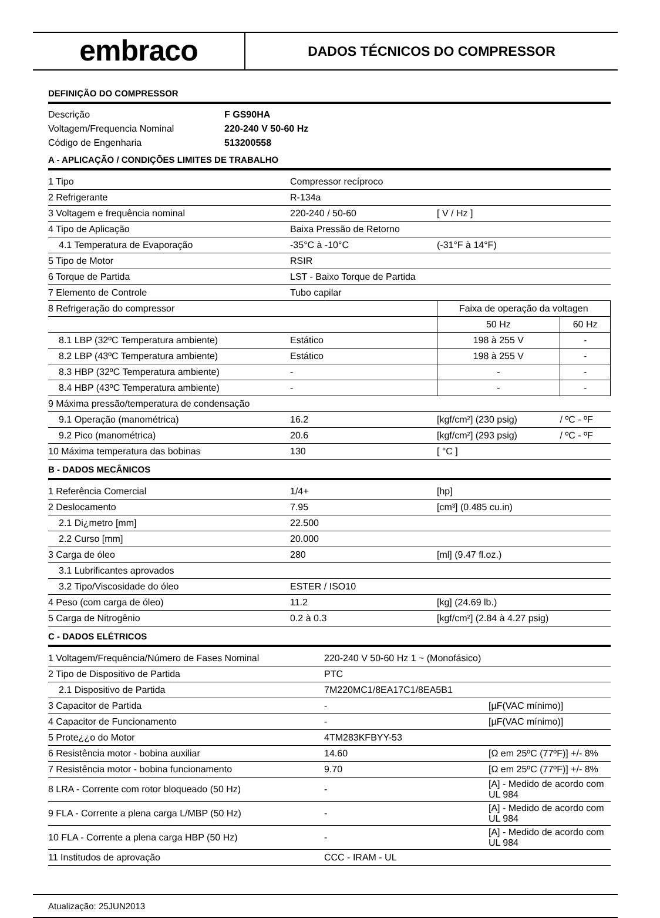embraco
DADOS TÉCNICOS DO COMPRESSOR
DEFINIÇÃO DO COMPRESSOR
| Descrição | F GS90HA |
| Voltagem/Frequencia Nominal | 220-240 V 50-60 Hz |
| Código de Engenharia | 513200558 |
A - APLICAÇÃO / CONDIÇÕES LIMITES DE TRABALHO
| 1 Tipo | Compressor recíproco | | |
| 2 Refrigerante | R-134a | | |
| 3 Voltagem e frequência nominal | 220-240 / 50-60 | [ V / Hz ] | |
| 4 Tipo de Aplicação | Baixa Pressão de Retorno | | |
| 4.1 Temperatura de Evaporação | -35°C à -10°C | (-31°F à 14°F) | |
| 5 Tipo de Motor | RSIR | | |
| 6 Torque de Partida | LST - Baixo Torque de Partida | | |
| 7 Elemento de Controle | Tubo capilar | | |
| 8 Refrigeração do compressor | | Faixa de operação da voltagen | |
| | | 50 Hz | 60 Hz |
| 8.1 LBP (32ºC Temperatura ambiente) | Estático | 198 à 255 V | - |
| 8.2 LBP (43ºC Temperatura ambiente) | Estático | 198 à 255 V | - |
| 8.3 HBP (32ºC Temperatura ambiente) | - | - | - |
| 8.4 HBP (43ºC Temperatura ambiente) | - | - | - |
| 9 Máxima pressão/temperatura de condensação | | | |
| 9.1 Operação (manométrica) | 16.2 | [kgf/cm²] (230 psig) | / ºC - ºF |
| 9.2 Pico (manométrica) | 20.6 | [kgf/cm²] (293 psig) | / ºC - ºF |
| 10 Máxima temperatura das bobinas | 130 | [ °C ] | |
B - DADOS MECÂNICOS
| 1 Referência Comercial | 1/4+ | [hp] |
| 2 Deslocamento | 7.95 | [cm³] (0.485 cu.in) |
| 2.1 Di¿metro [mm] | 22.500 | |
| 2.2 Curso [mm] | 20.000 | |
| 3 Carga de óleo | 280 | [ml] (9.47 fl.oz.) |
| 3.1 Lubrificantes aprovados | | |
| 3.2 Tipo/Viscosidade do óleo | ESTER / ISO10 | |
| 4 Peso (com carga de óleo) | 11.2 | [kg] (24.69 lb.) |
| 5 Carga de Nitrogênio | 0.2 à 0.3 | [kgf/cm²] (2.84 à 4.27 psig) |
C - DADOS ELÉTRICOS
| 1 Voltagem/Frequência/Número de Fases Nominal | 220-240 V 50-60 Hz 1 ~ (Monofásico) | |
| 2 Tipo de Dispositivo de Partida | PTC | |
| 2.1 Dispositivo de Partida | 7M220MC1/8EA17C1/8EA5B1 | |
| 3 Capacitor de Partida | - | [µF(VAC mínimo)] |
| 4 Capacitor de Funcionamento | - | [µF(VAC mínimo)] |
| 5 Prote¿¿o do Motor | 4TM283KFBYY-53 | |
| 6 Resistência motor - bobina auxiliar | 14.60 | [Ω em 25ºC (77ºF)] +/- 8% |
| 7 Resistência motor - bobina funcionamento | 9.70 | [Ω em 25ºC (77ºF)] +/- 8% |
| 8 LRA - Corrente com rotor bloqueado (50 Hz) | - | [A] - Medido de acordo com UL 984 |
| 9 FLA - Corrente a plena carga L/MBP (50 Hz) | - | [A] - Medido de acordo com UL 984 |
| 10 FLA - Corrente a plena carga HBP (50 Hz) | - | [A] - Medido de acordo com UL 984 |
| 11 Institudos de aprovação | CCC - IRAM - UL | |
Atualização: 25JUN2013